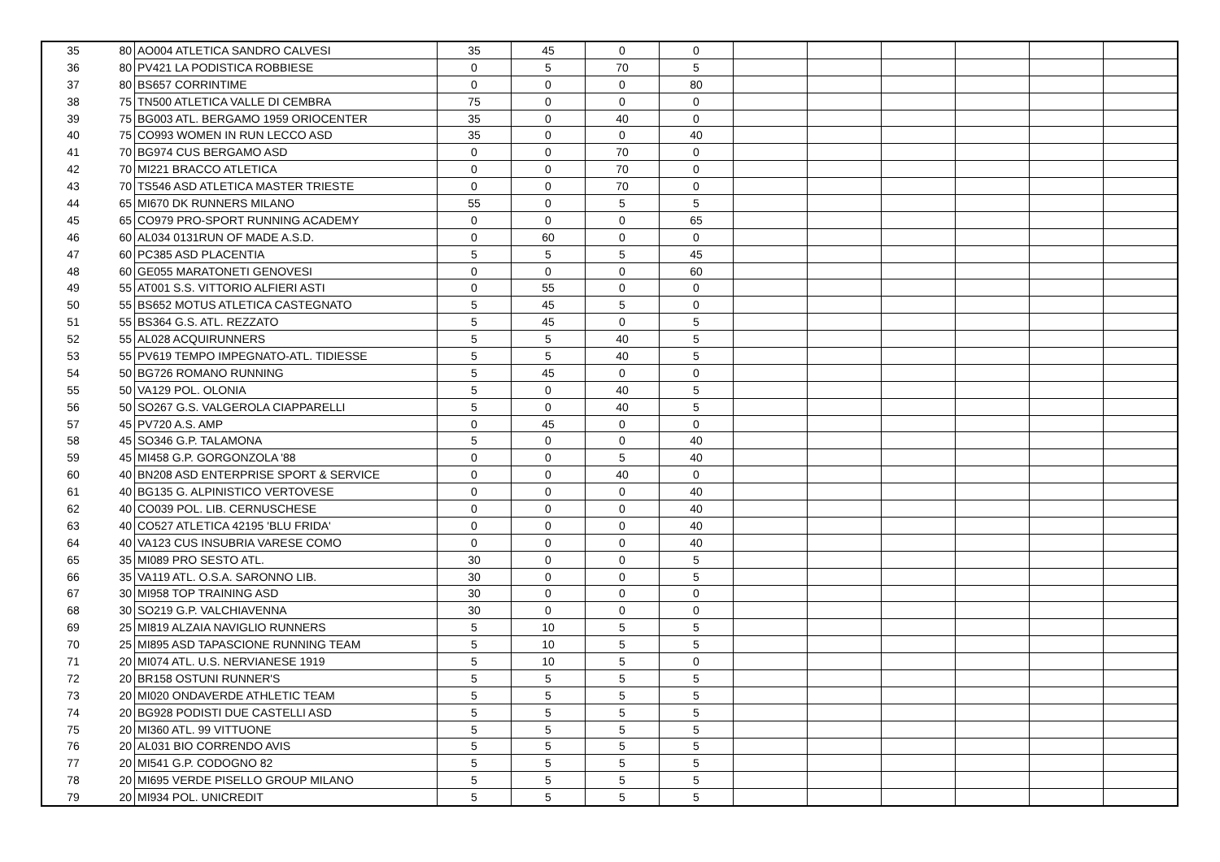| 35 | 80 | AO004 ATLETICA SANDRO CALVESI | 35 | 45 | 0 | 0 | | | | | | |
| 36 | 80 | PV421 LA PODISTICA ROBBIESE | 0 | 5 | 70 | 5 | | | | | | |
| 37 | 80 | BS657 CORRINTIME | 0 | 0 | 0 | 80 | | | | | | |
| 38 | 75 | TN500 ATLETICA VALLE DI CEMBRA | 75 | 0 | 0 | 0 | | | | | | |
| 39 | 75 | BG003 ATL. BERGAMO 1959 ORIOCENTER | 35 | 0 | 40 | 0 | | | | | | |
| 40 | 75 | CO993 WOMEN IN RUN LECCO ASD | 35 | 0 | 0 | 40 | | | | | | |
| 41 | 70 | BG974 CUS BERGAMO ASD | 0 | 0 | 70 | 0 | | | | | | |
| 42 | 70 | MI221 BRACCO ATLETICA | 0 | 0 | 70 | 0 | | | | | | |
| 43 | 70 | TS546 ASD ATLETICA MASTER TRIESTE | 0 | 0 | 70 | 0 | | | | | | |
| 44 | 65 | MI670 DK RUNNERS MILANO | 55 | 0 | 5 | 5 | | | | | | |
| 45 | 65 | CO979 PRO-SPORT RUNNING ACADEMY | 0 | 0 | 0 | 65 | | | | | | |
| 46 | 60 | AL034 0131RUN OF MADE A.S.D. | 0 | 60 | 0 | 0 | | | | | | |
| 47 | 60 | PC385 ASD PLACENTIA | 5 | 5 | 5 | 45 | | | | | | |
| 48 | 60 | GE055 MARATONETI GENOVESI | 0 | 0 | 0 | 60 | | | | | | |
| 49 | 55 | AT001 S.S. VITTORIO ALFIERI ASTI | 0 | 55 | 0 | 0 | | | | | | |
| 50 | 55 | BS652 MOTUS ATLETICA CASTEGNATO | 5 | 45 | 5 | 0 | | | | | | |
| 51 | 55 | BS364 G.S. ATL. REZZATO | 5 | 45 | 0 | 5 | | | | | | |
| 52 | 55 | AL028 ACQUIRUNNERS | 5 | 5 | 40 | 5 | | | | | | |
| 53 | 55 | PV619 TEMPO IMPEGNATO-ATL. TIDIESSE | 5 | 5 | 40 | 5 | | | | | | |
| 54 | 50 | BG726 ROMANO RUNNING | 5 | 45 | 0 | 0 | | | | | | |
| 55 | 50 | VA129 POL. OLONIA | 5 | 0 | 40 | 5 | | | | | | |
| 56 | 50 | SO267 G.S. VALGEROLA CIAPPARELLI | 5 | 0 | 40 | 5 | | | | | | |
| 57 | 45 | PV720 A.S. AMP | 0 | 45 | 0 | 0 | | | | | | |
| 58 | 45 | SO346 G.P. TALAMONA | 5 | 0 | 0 | 40 | | | | | | |
| 59 | 45 | MI458 G.P. GORGONZOLA '88 | 0 | 0 | 5 | 40 | | | | | | |
| 60 | 40 | BN208 ASD ENTERPRISE SPORT & SERVICE | 0 | 0 | 40 | 0 | | | | | | |
| 61 | 40 | BG135 G. ALPINISTICO VERTOVESE | 0 | 0 | 0 | 40 | | | | | | |
| 62 | 40 | CO039 POL. LIB. CERNUSCHESE | 0 | 0 | 0 | 40 | | | | | | |
| 63 | 40 | CO527 ATLETICA 42195 'BLU FRIDA' | 0 | 0 | 0 | 40 | | | | | | |
| 64 | 40 | VA123 CUS INSUBRIA VARESE COMO | 0 | 0 | 0 | 40 | | | | | | |
| 65 | 35 | MI089 PRO SESTO ATL. | 30 | 0 | 0 | 5 | | | | | | |
| 66 | 35 | VA119 ATL. O.S.A. SARONNO LIB. | 30 | 0 | 0 | 5 | | | | | | |
| 67 | 30 | MI958 TOP TRAINING ASD | 30 | 0 | 0 | 0 | | | | | | |
| 68 | 30 | SO219 G.P. VALCHIAVENNA | 30 | 0 | 0 | 0 | | | | | | |
| 69 | 25 | MI819 ALZAIA NAVIGLIO RUNNERS | 5 | 10 | 5 | 5 | | | | | | |
| 70 | 25 | MI895 ASD TAPASCIONE RUNNING TEAM | 5 | 10 | 5 | 5 | | | | | | |
| 71 | 20 | MI074 ATL. U.S. NERVIANESE 1919 | 5 | 10 | 5 | 0 | | | | | | |
| 72 | 20 | BR158 OSTUNI RUNNER'S | 5 | 5 | 5 | 5 | | | | | | |
| 73 | 20 | MI020 ONDAVERDE ATHLETIC TEAM | 5 | 5 | 5 | 5 | | | | | | |
| 74 | 20 | BG928 PODISTI DUE CASTELLI ASD | 5 | 5 | 5 | 5 | | | | | | |
| 75 | 20 | MI360 ATL. 99 VITTUONE | 5 | 5 | 5 | 5 | | | | | | |
| 76 | 20 | AL031 BIO CORRENDO AVIS | 5 | 5 | 5 | 5 | | | | | | |
| 77 | 20 | MI541 G.P. CODOGNO 82 | 5 | 5 | 5 | 5 | | | | | | |
| 78 | 20 | MI695 VERDE PISELLO GROUP MILANO | 5 | 5 | 5 | 5 | | | | | | |
| 79 | 20 | MI934 POL. UNICREDIT | 5 | 5 | 5 | 5 | | | | | | |